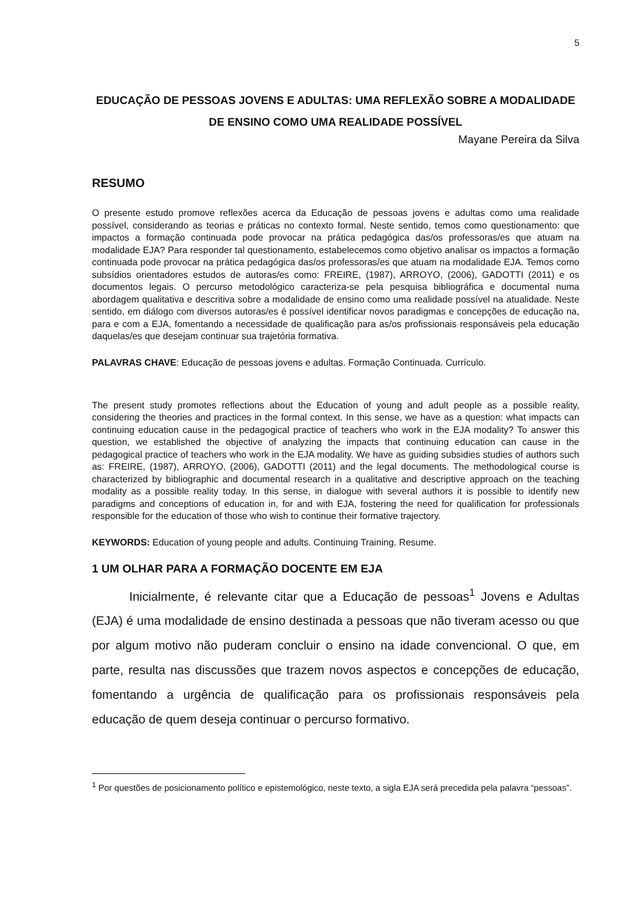5
EDUCAÇÃO DE PESSOAS JOVENS E ADULTAS: UMA REFLEXÃO SOBRE A MODALIDADE DE ENSINO COMO UMA REALIDADE POSSÍVEL
Mayane Pereira da Silva
RESUMO
O presente estudo promove reflexões acerca da Educação de pessoas jovens e adultas como uma realidade possível, considerando as teorias e práticas no contexto formal. Neste sentido, temos como questionamento: que impactos a formação continuada pode provocar na prática pedagógica das/os professoras/es que atuam na modalidade EJA? Para responder tal questionamento, estabelecemos como objetivo analisar os impactos a formação continuada pode provocar na prática pedagógica das/os professoras/es que atuam na modalidade EJA. Temos como subsídios orientadores estudos de autoras/es como: FREIRE, (1987), ARROYO, (2006), GADOTTI (2011) e os documentos legais. O percurso metodológico caracteriza-se pela pesquisa bibliográfica e documental numa abordagem qualitativa e descritiva sobre a modalidade de ensino como uma realidade possível na atualidade. Neste sentido, em diálogo com diversos autoras/es é possível identificar novos paradigmas e concepções de educação na, para e com a EJA, fomentando a necessidade de qualificação para as/os profissionais responsáveis pela educação daquelas/es que desejam continuar sua trajetória formativa.
PALAVRAS CHAVE: Educação de pessoas jovens e adultas. Formação Continuada. Currículo.
The present study promotes reflections about the Education of young and adult people as a possible reality, considering the theories and practices in the formal context. In this sense, we have as a question: what impacts can continuing education cause in the pedagogical practice of teachers who work in the EJA modality? To answer this question, we established the objective of analyzing the impacts that continuing education can cause in the pedagogical practice of teachers who work in the EJA modality. We have as guiding subsidies studies of authors such as: FREIRE, (1987), ARROYO, (2006), GADOTTI (2011) and the legal documents. The methodological course is characterized by bibliographic and documental research in a qualitative and descriptive approach on the teaching modality as a possible reality today. In this sense, in dialogue with several authors it is possible to identify new paradigms and conceptions of education in, for and with EJA, fostering the need for qualification for professionals responsible for the education of those who wish to continue their formative trajectory.
KEYWORDS: Education of young people and adults. Continuing Training. Resume.
1 UM OLHAR PARA A FORMAÇÃO DOCENTE EM EJA
Inicialmente, é relevante citar que a Educação de pessoas<sup>1</sup> Jovens e Adultas (EJA) é uma modalidade de ensino destinada a pessoas que não tiveram acesso ou que por algum motivo não puderam concluir o ensino na idade convencional. O que, em parte, resulta nas discussões que trazem novos aspectos e concepções de educação, fomentando a urgência de qualificação para os profissionais responsáveis pela educação de quem deseja continuar o percurso formativo.
<sup>1</sup> Por questões de posicionamento político e epistemológico, neste texto, a sigla EJA será precedida pela palavra “pessoas”.